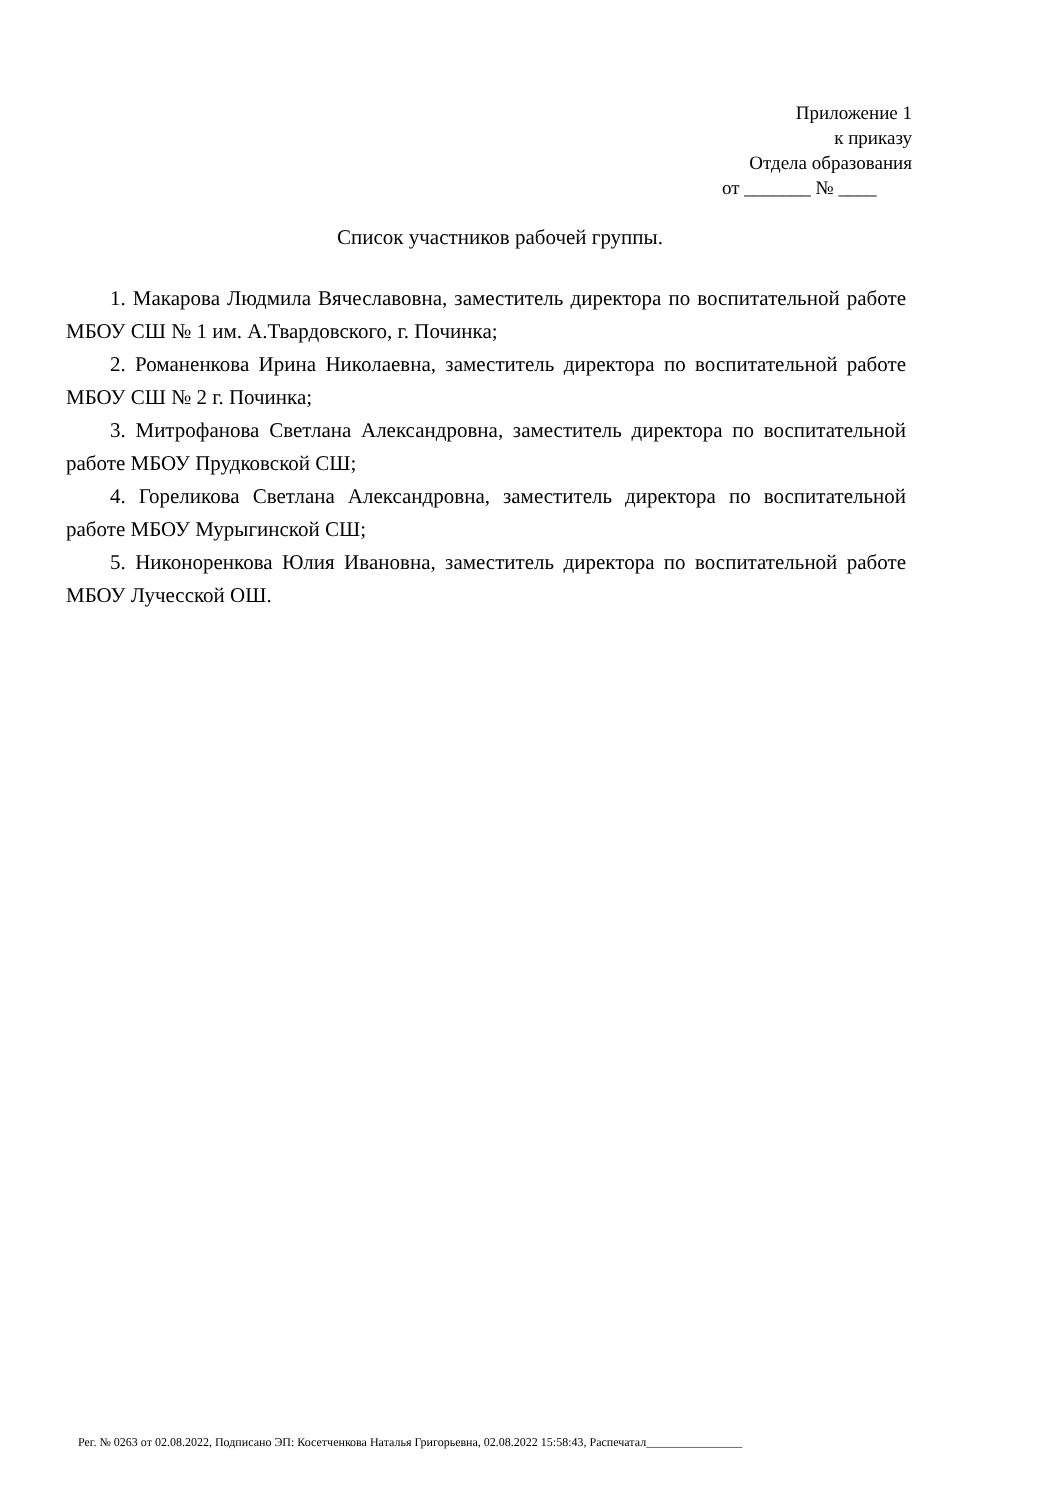Приложение 1
к приказу
Отдела образования
от _______ № ____
Список участников рабочей группы.
1. Макарова Людмила Вячеславовна, заместитель директора по воспитательной работе МБОУ СШ № 1 им. А.Твардовского, г. Починка;
2. Романенкова Ирина Николаевна, заместитель директора по воспитательной работе МБОУ СШ № 2 г. Починка;
3. Митрофанова Светлана Александровна, заместитель директора по воспитательной работе МБОУ Прудковской СШ;
4. Гореликова Светлана Александровна, заместитель директора по воспитательной работе МБОУ Мурыгинской СШ;
5. Никоноренкова Юлия Ивановна, заместитель директора по воспитательной работе МБОУ Лучесской ОШ.
Рег. № 0263 от 02.08.2022, Подписано ЭП: Косетченкова Наталья Григорьевна, 02.08.2022 15:58:43, Распечатал________________